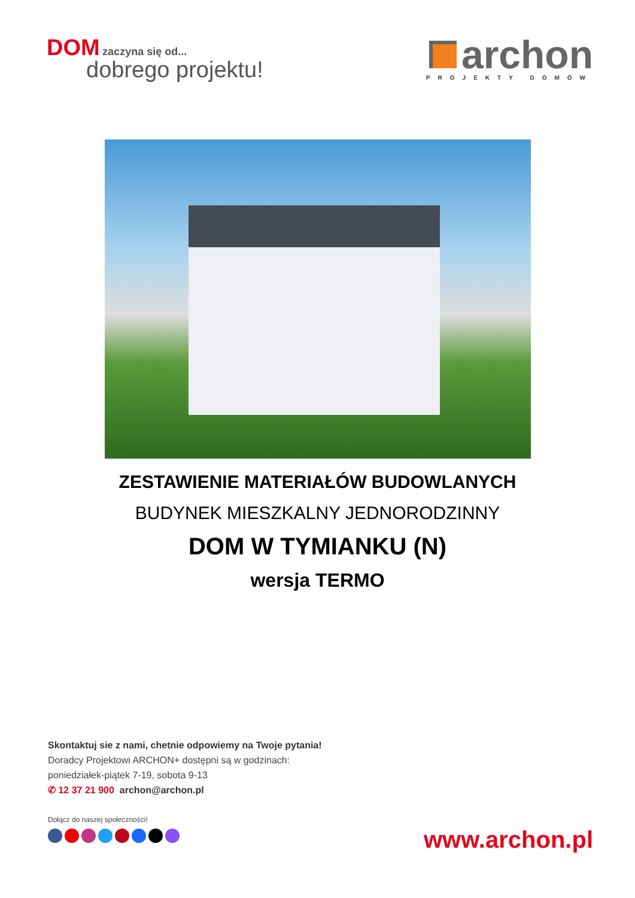DOM zaczyna się od...
dobrego projektu!
archon
PROJEKTY DOMÓW
ZESTAWIENIE MATERIAŁÓW BUDOWLANYCH
BUDYNEK MIESZKALNY JEDNORODZINNY
DOM W TYMIANKU (N)
wersja TERMO
Skontaktuj sie z nami, chetnie odpowiemy na Twoje pytania!
Doradcy Projektowi ARCHON+ dostępni są w godzinach:
poniedziałek-piątek 7-19, sobota 9-13
✆ 12 37 21 900 archon@archon.pl
Dołącz do naszej społeczności!
www.archon.pl